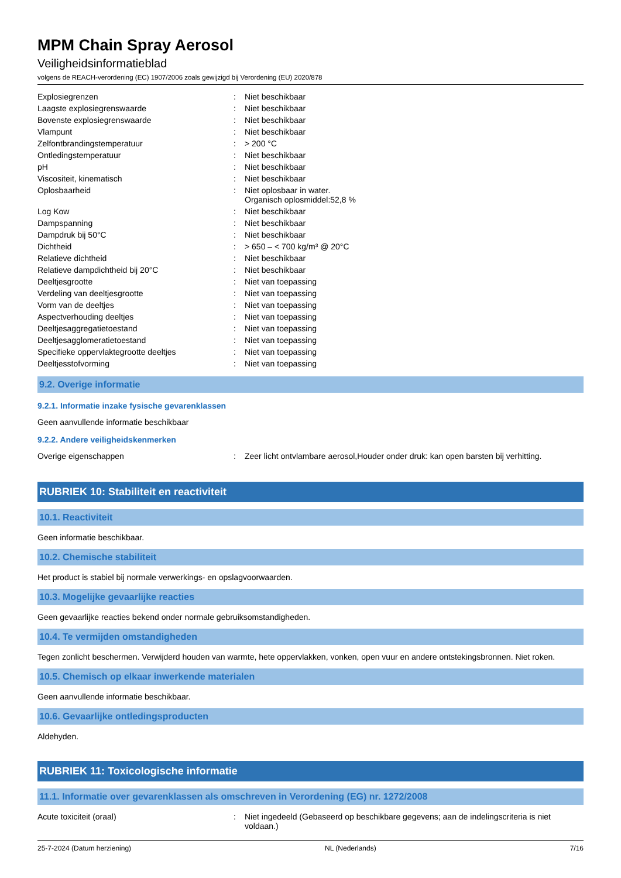MPM Chain Spray Aerosol
Veiligheidsinformatieblad
volgens de REACH-verordening (EC) 1907/2006 zoals gewijzigd bij Verordening (EU) 2020/878
| Explosiegrenzen | : | Niet beschikbaar |
| Laagste explosiegrenswaarde | : | Niet beschikbaar |
| Bovenste explosiegrenswaarde | : | Niet beschikbaar |
| Vlampunt | : | Niet beschikbaar |
| Zelfontbrandingstemperatuur | : | > 200 °C |
| Ontledingstemperatuur | : | Niet beschikbaar |
| pH | : | Niet beschikbaar |
| Viscositeit, kinematisch | : | Niet beschikbaar |
| Oplosbaarheid | : | Niet oplosbaar in water. Organisch oplosmiddel:52,8 % |
| Log Kow | : | Niet beschikbaar |
| Dampspanning | : | Niet beschikbaar |
| Dampdruk bij 50°C | : | Niet beschikbaar |
| Dichtheid | : | > 650 – < 700 kg/m³ @ 20°C |
| Relatieve dichtheid | : | Niet beschikbaar |
| Relatieve dampdichtheid bij 20°C | : | Niet beschikbaar |
| Deeltjesgrootte | : | Niet van toepassing |
| Verdeling van deeltjesgrootte | : | Niet van toepassing |
| Vorm van de deeltjes | : | Niet van toepassing |
| Aspectverhouding deeltjes | : | Niet van toepassing |
| Deeltjesaggregatietoestand | : | Niet van toepassing |
| Deeltjesagglomeratietoestand | : | Niet van toepassing |
| Specifieke oppervlaktegrootte deeltjes | : | Niet van toepassing |
| Deeltjesstofvorming | : | Niet van toepassing |
9.2. Overige informatie
9.2.1. Informatie inzake fysische gevarenklassen
Geen aanvullende informatie beschikbaar
9.2.2. Andere veiligheidskenmerken
| Overige eigenschappen | : | Zeer licht ontvlambare aerosol,Houder onder druk: kan open barsten bij verhitting. |
RUBRIEK 10: Stabiliteit en reactiviteit
10.1. Reactiviteit
Geen informatie beschikbaar.
10.2. Chemische stabiliteit
Het product is stabiel bij normale verwerkings- en opslagvoorwaarden.
10.3. Mogelijke gevaarlijke reacties
Geen gevaarlijke reacties bekend onder normale gebruiksomstandigheden.
10.4. Te vermijden omstandigheden
Tegen zonlicht beschermen. Verwijderd houden van warmte, hete oppervlakken, vonken, open vuur en andere ontstekingsbronnen. Niet roken.
10.5. Chemisch op elkaar inwerkende materialen
Geen aanvullende informatie beschikbaar.
10.6. Gevaarlijke ontledingsproducten
Aldehyden.
RUBRIEK 11: Toxicologische informatie
11.1. Informatie over gevarenklassen als omschreven in Verordening (EG) nr. 1272/2008
| Acute toxiciteit (oraal) | : | Niet ingedeeld (Gebaseerd op beschikbare gegevens; aan de indelingscriteria is niet voldaan.) |
25-7-2024 (Datum herziening) NL (Nederlands) 7/16